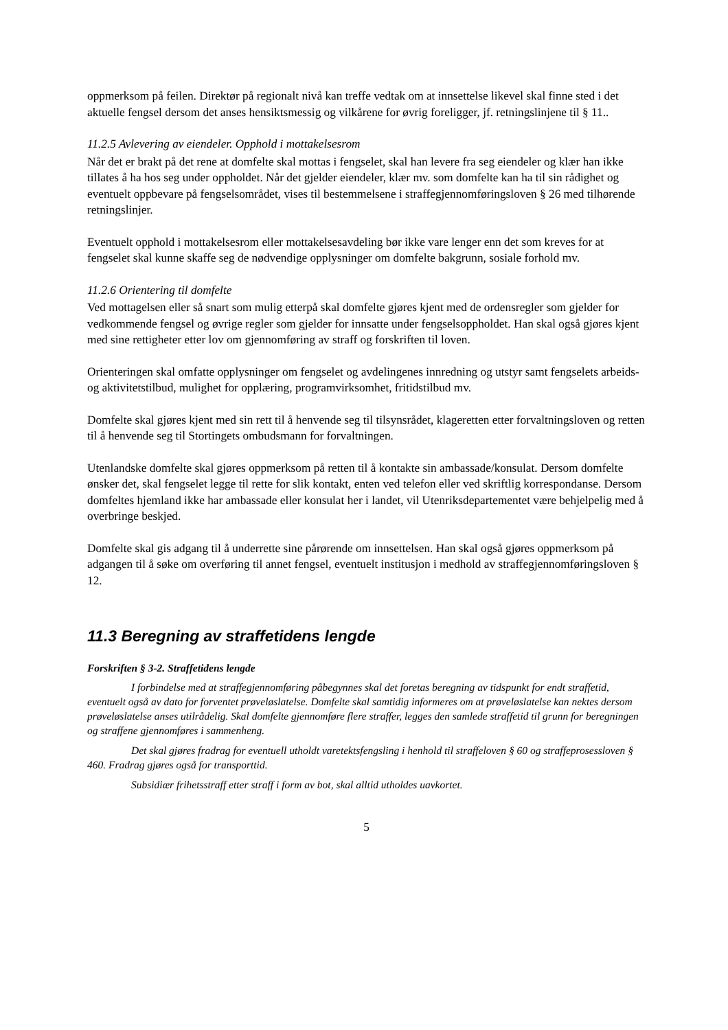oppmerksom på feilen. Direktør på regionalt nivå kan treffe vedtak om at innsettelse likevel skal finne sted i det aktuelle fengsel dersom det anses hensiktsmessig og vilkårene for øvrig foreligger, jf. retningslinjene til § 11..
11.2.5 Avlevering av eiendeler. Opphold i mottakelsesrom
Når det er brakt på det rene at domfelte skal mottas i fengselet, skal han levere fra seg eiendeler og klær han ikke tillates å ha hos seg under oppholdet. Når det gjelder eiendeler, klær mv. som domfelte kan ha til sin rådighet og eventuelt oppbevare på fengselsområdet, vises til bestemmelsene i straffegjennomføringsloven § 26 med tilhørende retningslinjer.
Eventuelt opphold i mottakelsesrom eller mottakelsesavdeling bør ikke vare lenger enn det som kreves for at fengselet skal kunne skaffe seg de nødvendige opplysninger om domfelte bakgrunn, sosiale forhold mv.
11.2.6 Orientering til domfelte
Ved mottagelsen eller så snart som mulig etterpå skal domfelte gjøres kjent med de ordensregler som gjelder for vedkommende fengsel og øvrige regler som gjelder for innsatte under fengselsoppholdet. Han skal også gjøres kjent med sine rettigheter etter lov om gjennomføring av straff og forskriften til loven.
Orienteringen skal omfatte opplysninger om fengselet og avdelingenes innredning og utstyr samt fengselets arbeids- og aktivitetstilbud, mulighet for opplæring, programvirksomhet, fritidstilbud mv.
Domfelte skal gjøres kjent med sin rett til å henvende seg til tilsynsrådet, klageretten etter forvaltningsloven og retten til å henvende seg til Stortingets ombudsmann for forvaltningen.
Utenlandske domfelte skal gjøres oppmerksom på retten til å kontakte sin ambassade/konsulat. Dersom domfelte ønsker det, skal fengselet legge til rette for slik kontakt, enten ved telefon eller ved skriftlig korrespondanse. Dersom domfeltes hjemland ikke har ambassade eller konsulat her i landet, vil Utenriksdepartementet være behjelpelig med å overbringe beskjed.
Domfelte skal gis adgang til å underrette sine pårørende om innsettelsen. Han skal også gjøres oppmerksom på adgangen til å søke om overføring til annet fengsel, eventuelt institusjon i medhold av straffegjennomføringsloven § 12.
11.3 Beregning av straffetidens lengde
Forskriften § 3-2. Straffetidens lengde
I forbindelse med at straffegjennomføring påbegynnes skal det foretas beregning av tidspunkt for endt straffetid, eventuelt også av dato for forventet prøveløslatelse. Domfelte skal samtidig informeres om at prøveløslatelse kan nektes dersom prøveløslatelse anses utilrådelig. Skal domfelte gjennomføre flere straffer, legges den samlede straffetid til grunn for beregningen og straffene gjennomføres i sammenheng.
Det skal gjøres fradrag for eventuell utholdt varetektsfengsling i henhold til straffeloven § 60 og straffeprosessloven § 460. Fradrag gjøres også for transporttid.
Subsidiær frihetsstraff etter straff i form av bot, skal alltid utholdes uavkortet.
5